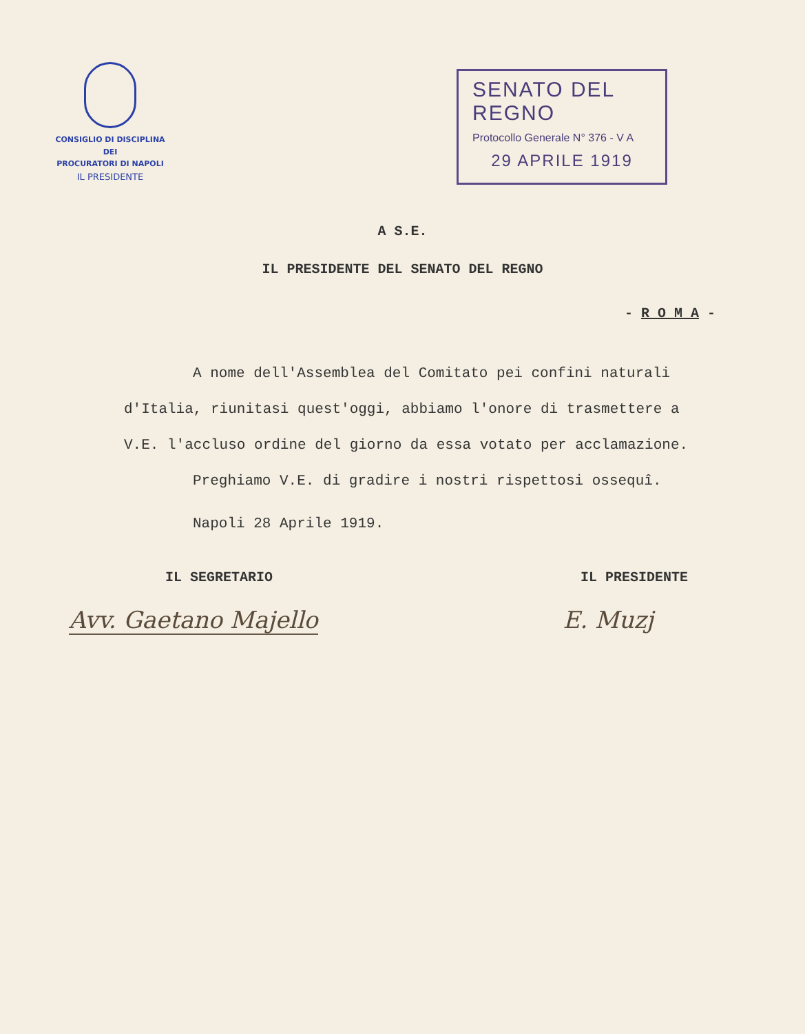CONSIGLIO DI DISCIPLINA
DEI
PROCURATORI DI NAPOLI
IL PRESIDENTE
SENATO DEL REGNO
Protocollo Generale N° 376 - V A
29 APRILE 1919
A S.E.
IL PRESIDENTE DEL SENATO DEL REGNO
- R O M A -
A nome dell'Assemblea del Comitato pei confini naturali d'Italia, riunitasi quest'oggi, abbiamo l'onore di trasmettere a V.E. l'accluso ordine del giorno da essa votato per acclamazione.
Preghiamo V.E. di gradire i nostri rispettosi ossequî.
Napoli 28 Aprile 1919.
IL SEGRETARIO IL PRESIDENTE
Avv. Gaetano Majello E. Muzj